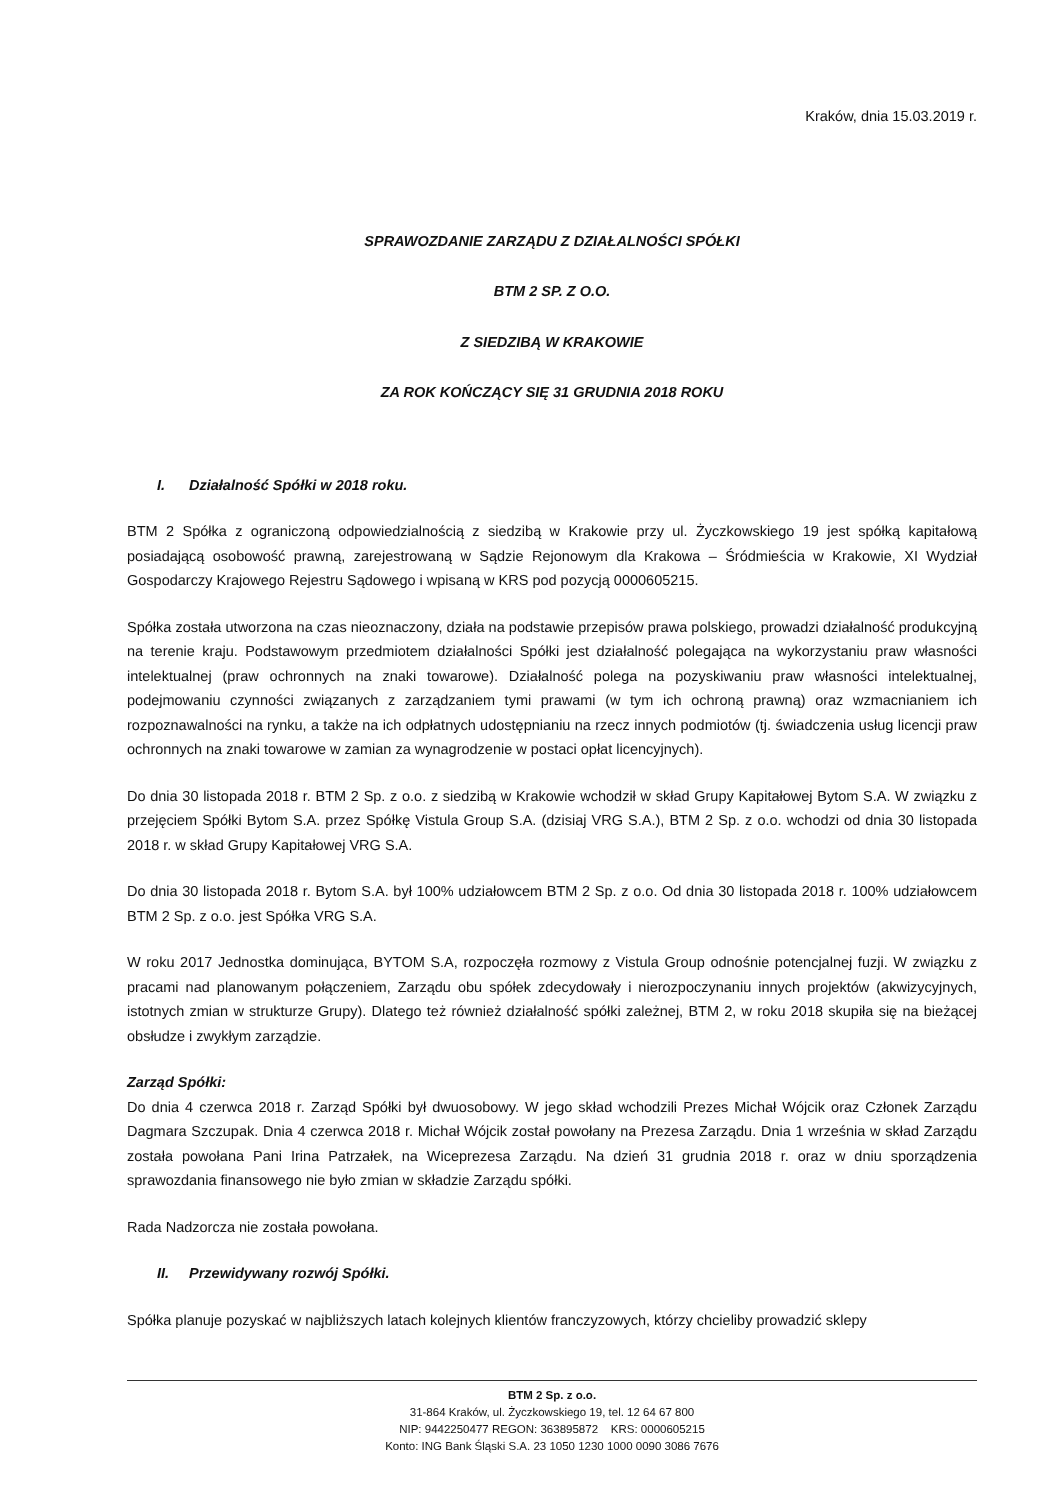Kraków, dnia 15.03.2019 r.
SPRAWOZDANIE ZARZĄDU Z DZIAŁALNOŚCI SPÓŁKI
BTM 2 SP. Z O.O.
Z SIEDZIBĄ W KRAKOWIE
ZA ROK KOŃCZĄCY SIĘ 31 GRUDNIA 2018 ROKU
I. Działalność Spółki w 2018 roku.
BTM 2 Spółka z ograniczoną odpowiedzialnością z siedzibą w Krakowie przy ul. Życzkowskiego 19 jest spółką kapitałową posiadającą osobowość prawną, zarejestrowaną w Sądzie Rejonowym dla Krakowa – Śródmieścia w Krakowie, XI Wydział Gospodarczy Krajowego Rejestru Sądowego i wpisaną w KRS pod pozycją 0000605215.
Spółka została utworzona na czas nieoznaczony, działa na podstawie przepisów prawa polskiego, prowadzi działalność produkcyjną na terenie kraju. Podstawowym przedmiotem działalności Spółki jest działalność polegająca na wykorzystaniu praw własności intelektualnej (praw ochronnych na znaki towarowe). Działalność polega na pozyskiwaniu praw własności intelektualnej, podejmowaniu czynności związanych z zarządzaniem tymi prawami (w tym ich ochroną prawną) oraz wzmacnianiem ich rozpoznawalności na rynku, a także na ich odpłatnych udostępnianiu na rzecz innych podmiotów (tj. świadczenia usług licencji praw ochronnych na znaki towarowe w zamian za wynagrodzenie w postaci opłat licencyjnych).
Do dnia 30 listopada 2018 r. BTM 2 Sp. z o.o. z siedzibą w Krakowie wchodził w skład Grupy Kapitałowej Bytom S.A. W związku z przejęciem Spółki Bytom S.A. przez Spółkę Vistula Group S.A. (dzisiaj VRG S.A.), BTM 2 Sp. z o.o. wchodzi od dnia 30 listopada 2018 r. w skład Grupy Kapitałowej VRG S.A.
Do dnia 30 listopada 2018 r. Bytom S.A. był 100% udziałowcem BTM 2 Sp. z o.o. Od dnia 30 listopada 2018 r. 100% udziałowcem BTM 2 Sp. z o.o. jest Spółka VRG S.A.
W roku 2017 Jednostka dominująca, BYTOM S.A, rozpoczęła rozmowy z Vistula Group odnośnie potencjalnej fuzji. W związku z pracami nad planowanym połączeniem, Zarządu obu spółek zdecydowały i nierozpoczynaniu innych projektów (akwizycyjnych, istotnych zmian w strukturze Grupy). Dlatego też również działalność spółki zależnej, BTM 2, w roku 2018 skupiła się na bieżącej obsłudze i zwykłym zarządzie.
Zarząd Spółki:
Do dnia 4 czerwca 2018 r. Zarząd Spółki był dwuosobowy. W jego skład wchodzili Prezes Michał Wójcik oraz Członek Zarządu Dagmara Szczupak. Dnia 4 czerwca 2018 r. Michał Wójcik został powołany na Prezesa Zarządu. Dnia 1 września w skład Zarządu została powołana Pani Irina Patrzałek, na Wiceprezesa Zarządu. Na dzień 31 grudnia 2018 r. oraz w dniu sporządzenia sprawozdania finansowego nie było zmian w składzie Zarządu spółki.
Rada Nadzorcza nie została powołana.
II. Przewidywany rozwój Spółki.
Spółka planuje pozyskać w najbliższych latach kolejnych klientów franczyzowych, którzy chcieliby prowadzić sklepy
BTM 2 Sp. z o.o.
31-864 Kraków, ul. Życzkowskiego 19, tel. 12 64 67 800
NIP: 9442250477 REGON: 363895872 KRS: 0000605215
Konto: ING Bank Śląski S.A. 23 1050 1230 1000 0090 3086 7676